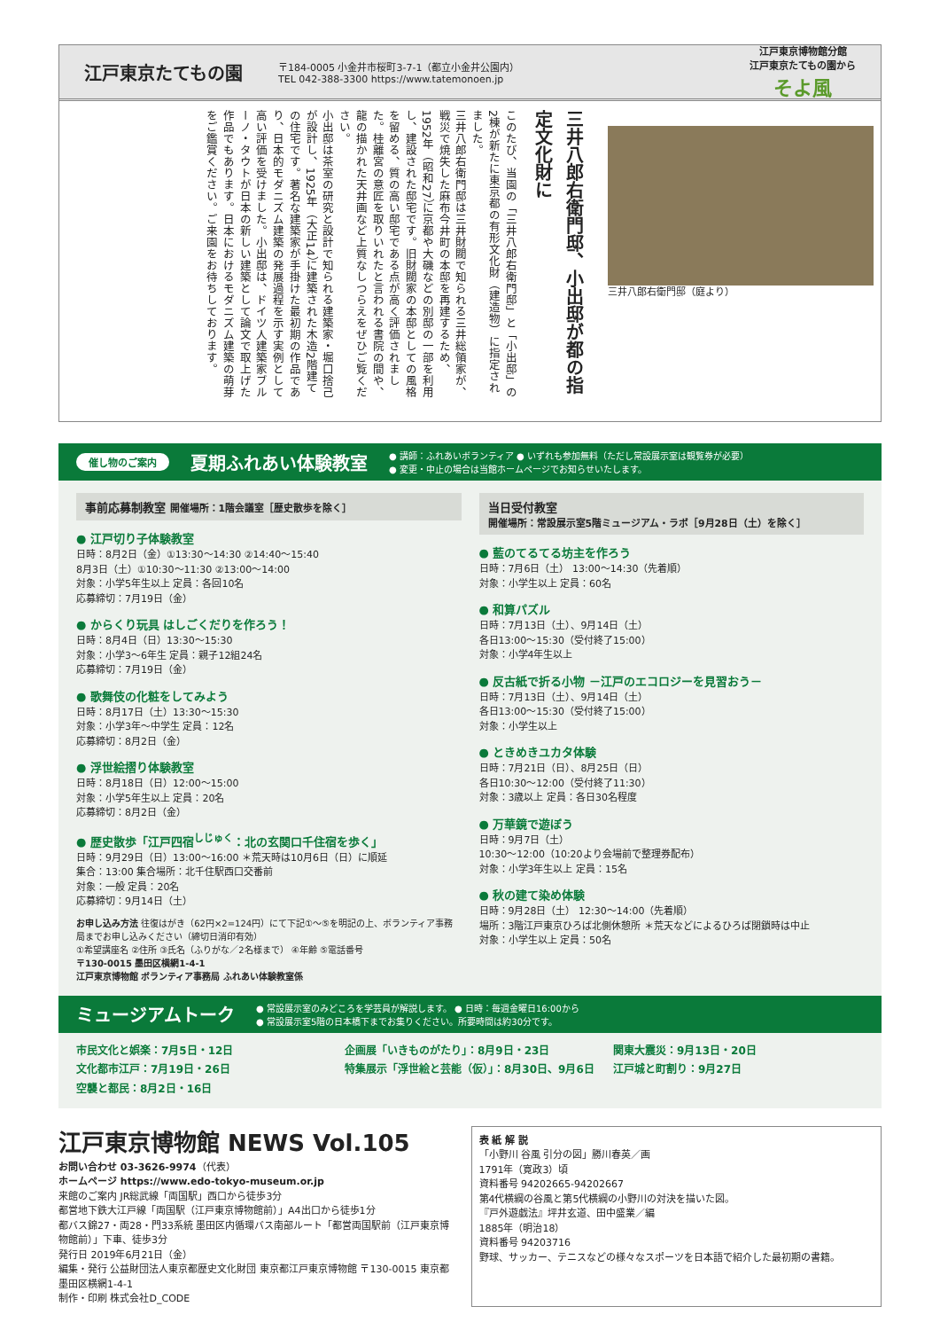江戸東京たてもの園
〒184-0005 小金井市桜町3-7-1（都立小金井公園内）
TEL 042-388-3300 https://www.tatemonoen.jp
江戸東京博物館分館
江戸東京たてもの園から
そよ風
三井八郎右衛門邸、小出邸が都の指定文化財に
このたび、当園の「三井八郎右衛門邸」と「小出邸」の2棟が新たに東京都の有形文化財（建造物）に指定されました。
三井八郎右衛門邸は三井財閥で知られる三井総領家が、戦災で焼失した麻布今井町の本邸を再建するため、1952年（昭和27）に京都や大磯などの別邸の一部を利用し、建設された邸宅です。旧財閥家の本邸としての風格を留める、質の高い邸宅である点が高く評価されました。桂離宮の意匠を取りいれたと言われる書院の間や、龍の描かれた天井画など上質なしつらえをぜひご覧ください。
小出邸は茶室の研究と設計で知られる建築家・堀口捨己が設計し、1925年（大正14）に建築された木造2階建ての住宅です。著名な建築家が手掛けた最初期の作品であり、日本的モダニズム建築の発展過程を示す実例として高い評価を受けました。小出邸は、ドイツ人建築家ブルーノ・タウトが日本の新しい建築として論文で取上げた作品でもあります。日本におけるモダニズム建築の萌芽をご鑑賞ください。ご来園をお待ちしております。
三井八郎右衛門邸（庭より）
催し物のご案内 夏期ふれあい体験教室 ● 講師：ふれあいボランティア ● いずれも参加無料（ただし常設展示室は観覧券が必要）
● 変更・中止の場合は当館ホームページでお知らせいたします。
事前応募制教室 開催場所：1階会議室［歴史散歩を除く］
● 江戸切り子体験教室
日時：8月2日（金）①13:30～14:30 ②14:40～15:40
8月3日（土）①10:30～11:30 ②13:00～14:00
対象：小学5年生以上 定員：各回10名
応募締切：7月19日（金）
● からくり玩具 はしごくだりを作ろう！
日時：8月4日（日）13:30～15:30
対象：小学3～6年生 定員：親子12組24名
応募締切：7月19日（金）
● 歌舞伎の化粧をしてみよう
日時：8月17日（土）13:30～15:30
対象：小学3年～中学生 定員：12名
応募締切：8月2日（金）
● 浮世絵摺り体験教室
日時：8月18日（日）12:00～15:00
対象：小学5年生以上 定員：20名
応募締切：8月2日（金）
● 歴史散歩「江戸四宿<sup>しじゅく</sup>：北の玄関口千住宿を歩く」
日時：9月29日（日）13:00～16:00 ＊荒天時は10月6日（日）に順延
集合：13:00 集合場所：北千住駅西口交番前
対象：一般 定員：20名
応募締切：9月14日（土）
お申し込み方法 往復はがき（62円×2=124円）にて下記①～⑤を明記の上、ボランティア事務局までお申し込みください（締切日消印有効）
①希望講座名 ②住所 ③氏名（ふりがな／2名様まで） ④年齢 ⑤電話番号
〒130-0015 墨田区横網1-4-1
江戸東京博物館 ボランティア事務局 ふれあい体験教室係
当日受付教室
開催場所：常設展示室5階ミュージアム・ラボ［9月28日（土）を除く］
● 藍のてるてる坊主を作ろう
日時：7月6日（土） 13:00～14:30（先着順）
対象：小学生以上 定員：60名
● 和算パズル
日時：7月13日（土）、9月14日（土）
各日13:00～15:30（受付終了15:00）
対象：小学4年生以上
● 反古紙で折る小物 －江戸のエコロジーを見習おう－
日時：7月13日（土）、9月14日（土）
各日13:00～15:30（受付終了15:00）
対象：小学生以上
● ときめきユカタ体験
日時：7月21日（日）、8月25日（日）
各日10:30～12:00（受付終了11:30）
対象：3歳以上 定員：各日30名程度
● 万華鏡で遊ぼう
日時：9月7日（土）
10:30～12:00（10:20より会場前で整理券配布）
対象：小学3年生以上 定員：15名
● 秋の建て染め体験
日時：9月28日（土） 12:30～14:00（先着順）
場所：3階江戸東京ひろば北側休憩所 ＊荒天などによるひろば閉鎖時は中止
対象：小学生以上 定員：50名
ミュージアムトーク ● 常設展示室のみどころを学芸員が解説します。 ● 日時：毎週金曜日16:00から
● 常設展示室5階の日本橋下までお集りください。所要時間は約30分です。
市民文化と娯楽：7月5日・12日
文化都市江戸：7月19日・26日
空襲と都民：8月2日・16日
企画展「いきものがたり」：8月9日・23日
特集展示「浮世絵と芸能（仮）」：8月30日、9月6日
関東大震災：9月13日・20日
江戸城と町割り：9月27日
江戸東京博物館 NEWS Vol.105
お問い合わせ 03-3626-9974（代表）
ホームページ https://www.edo-tokyo-museum.or.jp
来館のご案内 JR総武線「両国駅」西口から徒歩3分
都営地下鉄大江戸線「両国駅（江戸東京博物館前）」A4出口から徒歩1分
都バス錦27・両28・門33系統 墨田区内循環バス南部ルート「都営両国駅前（江戸東京博物館前）」下車、徒歩3分
発行日 2019年6月21日（金）
編集・発行 公益財団法人東京都歴史文化財団 東京都江戸東京博物館 〒130-0015 東京都墨田区横網1-4-1
制作・印刷 株式会社D_CODE
表 紙 解 説
「小野川 谷風 引分の図」勝川春英／画
1791年（寛政3）頃
資料番号 94202665-94202667
第4代横綱の谷風と第5代横綱の小野川の対決を描いた図。
『戸外遊戯法』坪井玄道、田中盛業／編
1885年（明治18）
資料番号 94203716
野球、サッカー、テニスなどの様々なスポーツを日本語で紹介した最初期の書籍。